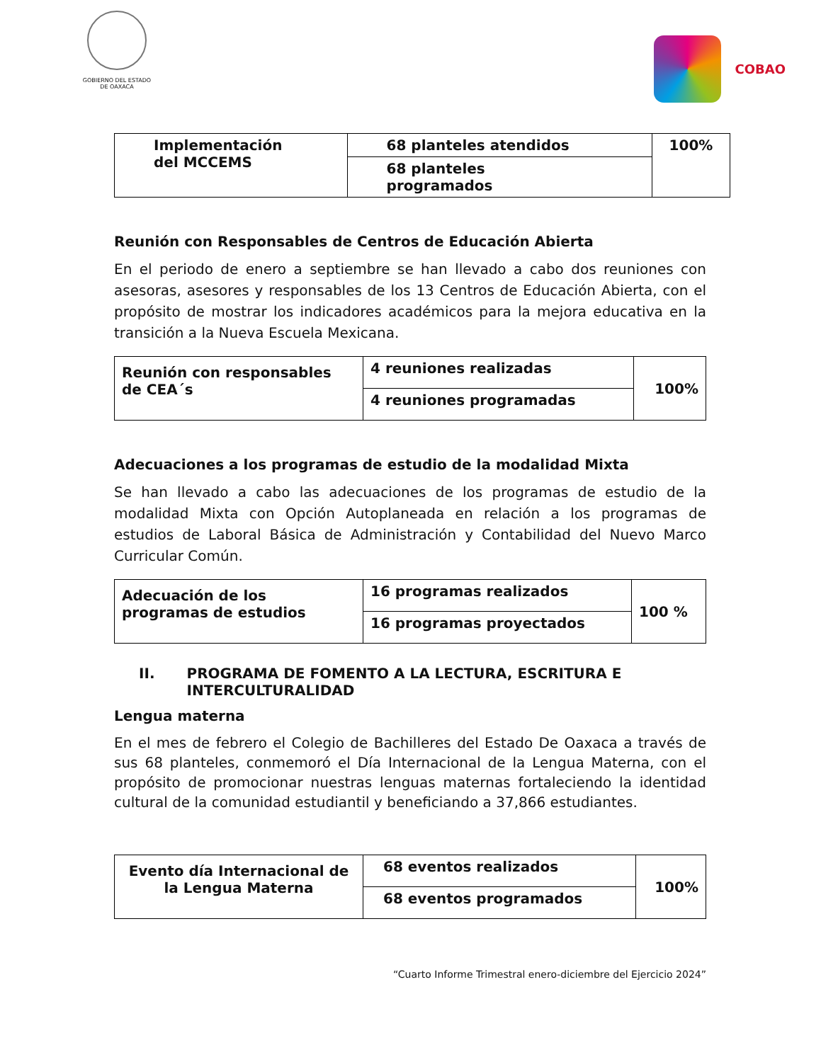GOBIERNO DEL ESTADO
DE OAXACA
COBAO
| Implementación del MCCEMS | 68 planteles atendidos | 100% |
| | 68 planteles programados | |
Reunión con Responsables de Centros de Educación Abierta
En el periodo de enero a septiembre se han llevado a cabo dos reuniones con asesoras, asesores y responsables de los 13 Centros de Educación Abierta, con el propósito de mostrar los indicadores académicos para la mejora educativa en la transición a la Nueva Escuela Mexicana.
| Reunión con responsables de CEA´s | 4 reuniones realizadas | 100% |
| | 4 reuniones programadas | |
Adecuaciones a los programas de estudio de la modalidad Mixta
Se han llevado a cabo las adecuaciones de los programas de estudio de la modalidad Mixta con Opción Autoplaneada en relación a los programas de estudios de Laboral Básica de Administración y Contabilidad del Nuevo Marco Curricular Común.
| Adecuación de los programas de estudios | 16 programas realizados | 100 % |
| | 16 programas proyectados | |
II. PROGRAMA DE FOMENTO A LA LECTURA, ESCRITURA E INTERCULTURALIDAD
Lengua materna
En el mes de febrero el Colegio de Bachilleres del Estado De Oaxaca a través de sus 68 planteles, conmemoró el Día Internacional de la Lengua Materna, con el propósito de promocionar nuestras lenguas maternas fortaleciendo la identidad cultural de la comunidad estudiantil y beneficiando a 37,866 estudiantes.
| Evento día Internacional de la Lengua Materna | 68 eventos realizados | 100% |
| | 68 eventos programados | |
“Cuarto Informe Trimestral enero-diciembre del Ejercicio 2024”